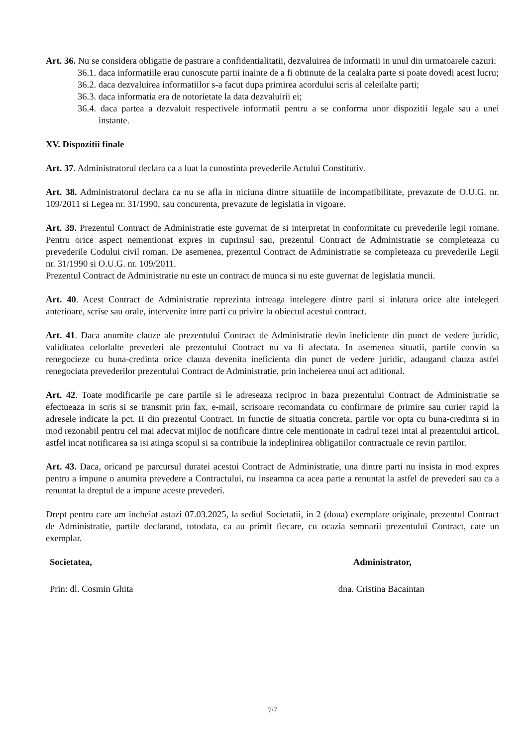Art. 36. Nu se considera obligatie de pastrare a confidentialitatii, dezvaluirea de informatii in unul din urmatoarele cazuri:
36.1. daca informatiile erau cunoscute partii inainte de a fi obtinute de la cealalta parte si poate dovedi acest lucru;
36.2. daca dezvaluirea informatiilor s-a facut dupa primirea acordului scris al celeilalte parti;
36.3. daca informatia era de notorietate la data dezvaluirii ei;
36.4. daca partea a dezvaluit respectivele informatii pentru a se conforma unor dispozitii legale sau a unei instante.
XV. Dispozitii finale
Art. 37. Administratorul declara ca a luat la cunostinta prevederile Actului Constitutiv.
Art. 38. Administratorul declara ca nu se afla in niciuna dintre situatiile de incompatibilitate, prevazute de O.U.G. nr. 109/2011 si Legea nr. 31/1990, sau concurenta, prevazute de legislatia in vigoare.
Art. 39. Prezentul Contract de Administratie este guvernat de si interpretat in conformitate cu prevederile legii romane. Pentru orice aspect nementionat expres in cuprinsul sau, prezentul Contract de Administratie se completeaza cu prevederile Codului civil roman. De asemenea, prezentul Contract de Administratie se completeaza cu prevederile Legii nr. 31/1990 si O.U.G. nr. 109/2011.
Prezentul Contract de Administratie nu este un contract de munca si nu este guvernat de legislatia muncii.
Art. 40. Acest Contract de Administratie reprezinta intreaga intelegere dintre parti si inlatura orice alte intelegeri anterioare, scrise sau orale, intervenite intre parti cu privire la obiectul acestui contract.
Art. 41. Daca anumite clauze ale prezentului Contract de Administratie devin ineficiente din punct de vedere juridic, validitatea celorlalte prevederi ale prezentului Contract nu va fi afectata. In asemenea situatii, partile convin sa renegocieze cu buna-credinta orice clauza devenita ineficienta din punct de vedere juridic, adaugand clauza astfel renegociata prevederilor prezentului Contract de Administratie, prin incheierea unui act aditional.
Art. 42. Toate modificarile pe care partile si le adreseaza reciproc in baza prezentului Contract de Administratie se efectueaza in scris si se transmit prin fax, e-mail, scrisoare recomandata cu confirmare de primire sau curier rapid la adresele indicate la pct. II din prezentul Contract. In functie de situatia concreta, partile vor opta cu buna-credinta si in mod rezonabil pentru cel mai adecvat mijloc de notificare dintre cele mentionate in cadrul tezei intai al prezentului articol, astfel incat notificarea sa isi atinga scopul si sa contribuie la indeplinirea obligatiilor contractuale ce revin partilor.
Art. 43. Daca, oricand pe parcursul duratei acestui Contract de Administratie, una dintre parti nu insista in mod expres pentru a impune o anumita prevedere a Contractului, nu inseamna ca acea parte a renuntat la astfel de prevederi sau ca a renuntat la dreptul de a impune aceste prevederi.
Drept pentru care am incheiat astazi 07.03.2025, la sediul Societatii, in 2 (doua) exemplare originale, prezentul Contract de Administratie, partile declarand, totodata, ca au primit fiecare, cu ocazia semnarii prezentului Contract, cate un exemplar.
Societatea,
Prin: dl. Cosmin Ghita
Administrator,
dna. Cristina Bacaintan
7/7